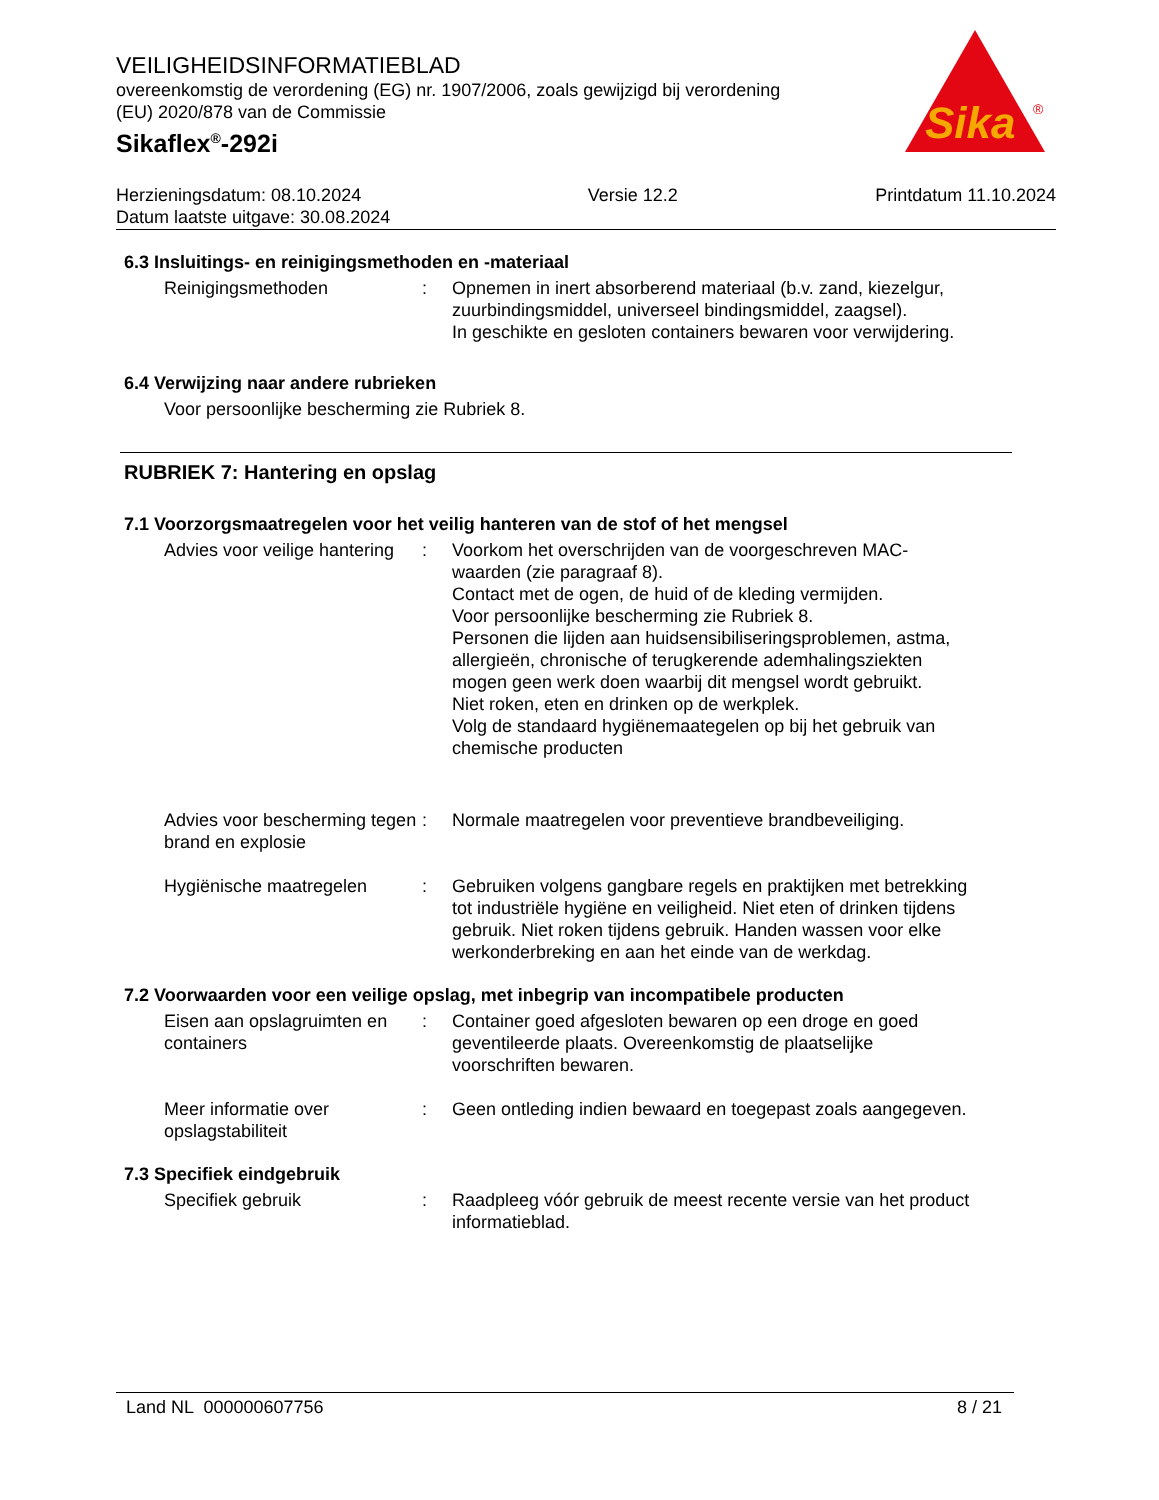Sika
®
VEILIGHEIDSINFORMATIEBLAD
overeenkomstig de verordening (EG) nr. 1907/2006, zoals gewijzigd bij verordening (EU) 2020/878 van de Commissie
Sikaflex<sup>®</sup>-292i
Herzieningsdatum: 08.10.2024
Datum laatste uitgave: 30.08.2024
Versie 12.2 Printdatum 11.10.2024
6.3 Insluitings- en reinigingsmethoden en -materiaal
Reinigingsmethoden : Opnemen in inert absorberend materiaal (b.v. zand, kiezelgur, zuurbindingsmiddel, universeel bindingsmiddel, zaagsel).
In geschikte en gesloten containers bewaren voor verwijdering.
6.4 Verwijzing naar andere rubrieken
Voor persoonlijke bescherming zie Rubriek 8.
RUBRIEK 7: Hantering en opslag
7.1 Voorzorgsmaatregelen voor het veilig hanteren van de stof of het mengsel
Advies voor veilige hantering
: Voorkom het overschrijden van de voorgeschreven MAC-waarden (zie paragraaf 8).
Contact met de ogen, de huid of de kleding vermijden.
Voor persoonlijke bescherming zie Rubriek 8.
Personen die lijden aan huidsensibiliseringsproblemen, astma, allergieën, chronische of terugkerende ademhalingsziekten mogen geen werk doen waarbij dit mengsel wordt gebruikt.
Niet roken, eten en drinken op de werkplek.
Volg de standaard hygiënemaategelen op bij het gebruik van chemische producten
Advies voor bescherming tegen brand en explosie
: Normale maatregelen voor preventieve brandbeveiliging.
Hygiënische maatregelen : Gebruiken volgens gangbare regels en praktijken met betrekking tot industriële hygiëne en veiligheid. Niet eten of drinken tijdens gebruik. Niet roken tijdens gebruik. Handen wassen voor elke werkonderbreking en aan het einde van de werkdag.
7.2 Voorwaarden voor een veilige opslag, met inbegrip van incompatibele producten
Eisen aan opslagruimten en containers
: Container goed afgesloten bewaren op een droge en goed geventileerde plaats. Overeenkomstig de plaatselijke voorschriften bewaren.
Meer informatie over opslagstabiliteit
: Geen ontleding indien bewaard en toegepast zoals aangegeven.
7.3 Specifiek eindgebruik
Specifiek gebruik : Raadpleeg vóór gebruik de meest recente versie van het product informatieblad.
Land NL 000000607756 8 / 21